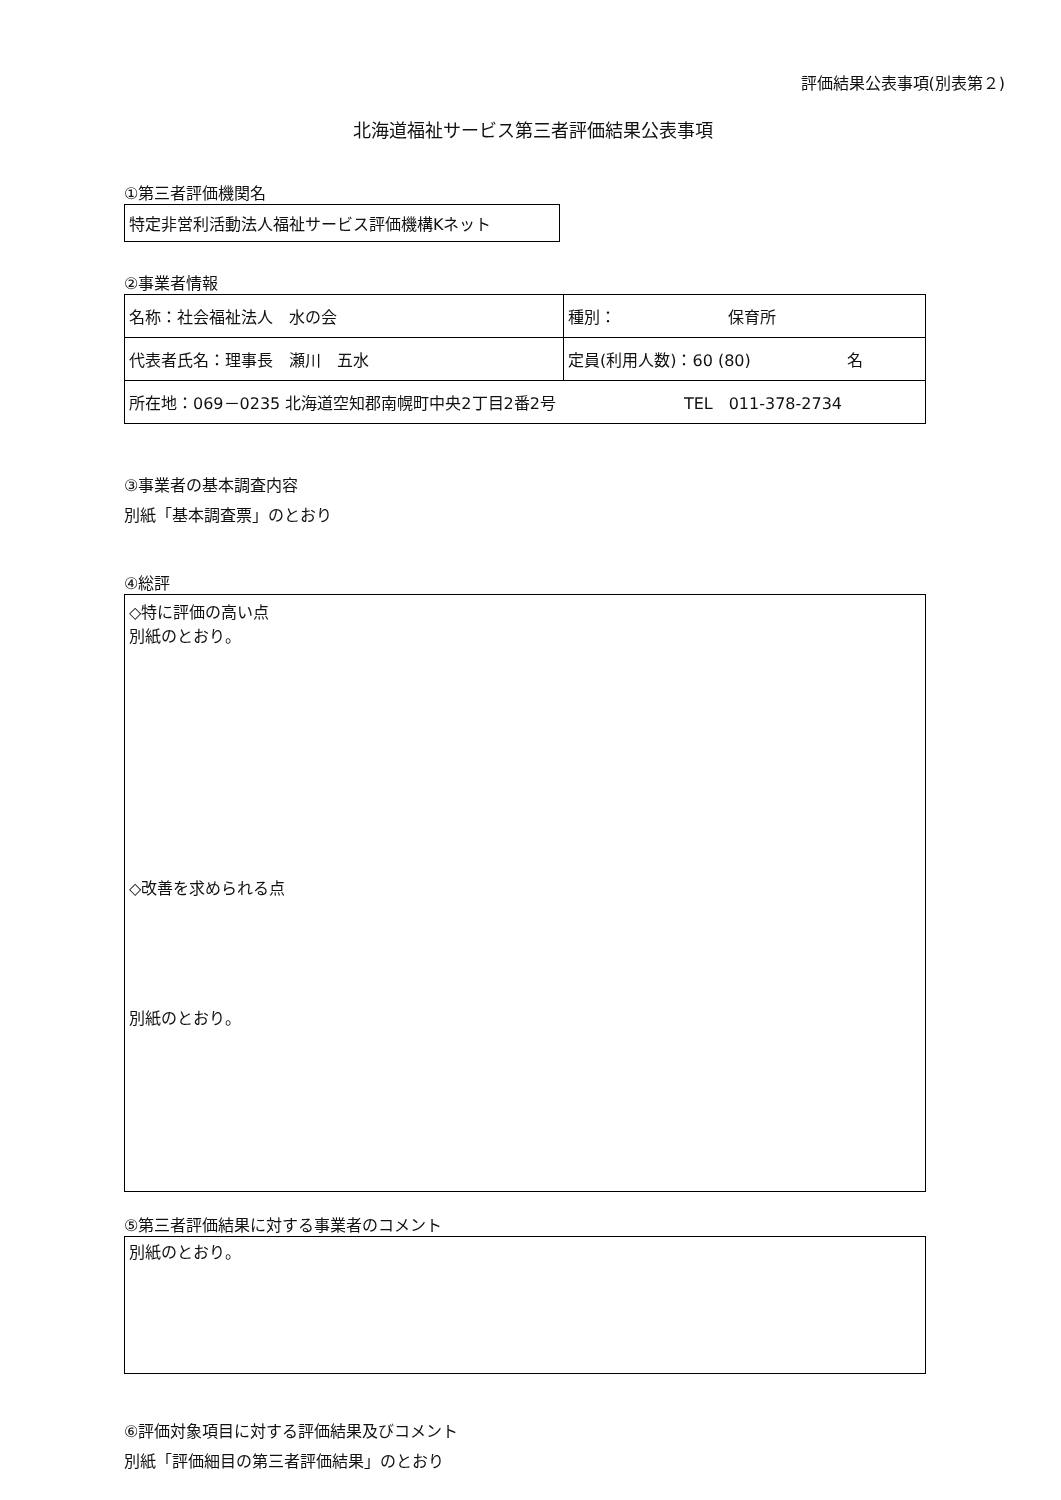評価結果公表事項(別表第２)
北海道福祉サービス第三者評価結果公表事項
①第三者評価機関名
特定非営利活動法人福祉サービス評価機構Kネット
②事業者情報
| 名称：社会福祉法人 水の会 | 種別： 保育所 |
| 代表者氏名：理事長 瀬川 五水 | 定員(利用人数)：60 (80) 名 |
| 所在地：069－0235 北海道空知郡南幌町中央2丁目2番2号 TEL 011-378-2734 | |
③事業者の基本調査内容
別紙「基本調査票」のとおり
④総評
◇特に評価の高い点
別紙のとおり。
◇改善を求められる点
別紙のとおり。
⑤第三者評価結果に対する事業者のコメント
別紙のとおり。
⑥評価対象項目に対する評価結果及びコメント
別紙「評価細目の第三者評価結果」のとおり